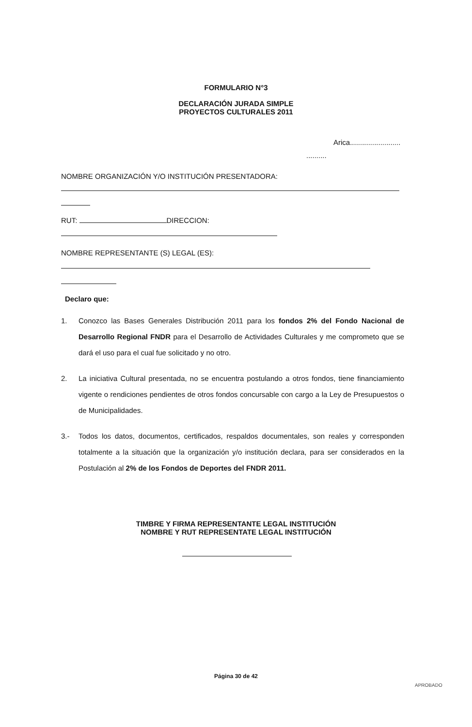FORMULARIO N°3
DECLARACIÓN JURADA SIMPLE
PROYECTOS CULTURALES 2011
Arica.........................
..........
NOMBRE ORGANIZACIÓN Y/O INSTITUCIÓN PRESENTADORA:
RUT: DIRECCION:
NOMBRE REPRESENTANTE (S) LEGAL (ES):
Declaro que:
1. Conozco las Bases Generales Distribución 2011 para los fondos 2% del Fondo Nacional de Desarrollo Regional FNDR para el Desarrollo de Actividades Culturales y me comprometo que se dará el uso para el cual fue solicitado y no otro.
2. La iniciativa Cultural presentada, no se encuentra postulando a otros fondos, tiene financiamiento vigente o rendiciones pendientes de otros fondos concursable con cargo a la Ley de Presupuestos o de Municipalidades.
3.- Todos los datos, documentos, certificados, respaldos documentales, son reales y corresponden totalmente a la situación que la organización y/o institución declara, para ser considerados en la Postulación al 2% de los Fondos de Deportes del FNDR 2011.
TIMBRE Y FIRMA REPRESENTANTE LEGAL INSTITUCIÓN
NOMBRE Y RUT REPRESENTATE LEGAL INSTITUCIÓN
Página 30 de 42
APROBADO